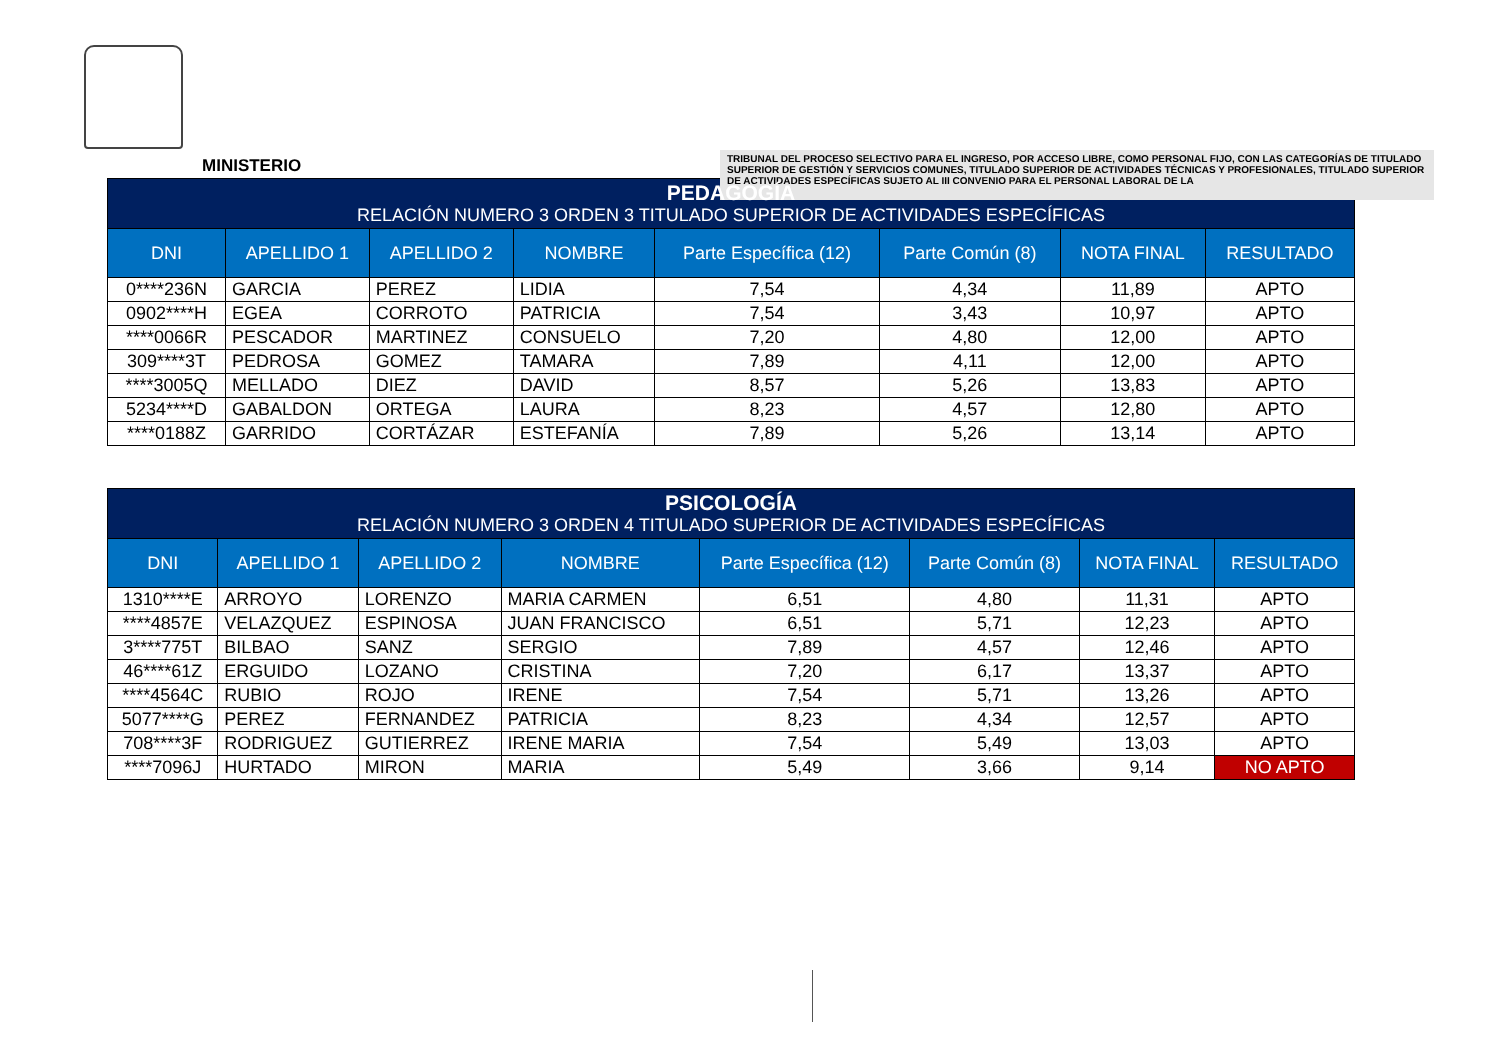MINISTERIO
TRIBUNAL DEL PROCESO SELECTIVO PARA EL INGRESO, POR ACCESO LIBRE, COMO PERSONAL FIJO, CON LAS CATEGORÍAS DE TITULADO SUPERIOR DE GESTIÓN Y SERVICIOS COMUNES, TITULADO SUPERIOR DE ACTIVIDADES TÉCNICAS Y PROFESIONALES, TITULADO SUPERIOR DE ACTIVIDADES ESPECÍFICAS SUJETO AL III CONVENIO PARA EL PERSONAL LABORAL DE LA
| PEDAGOGÍA RELACIÓN NUMERO 3 ORDEN 3 TITULADO SUPERIOR DE ACTIVIDADES ESPECÍFICAS | | | | | | | |
| --- | --- | --- | --- | --- | --- | --- | --- |
| DNI | APELLIDO 1 | APELLIDO 2 | NOMBRE | Parte Específica (12) | Parte Común (8) | NOTA FINAL | RESULTADO |
| 0****236N | GARCIA | PEREZ | LIDIA | 7,54 | 4,34 | 11,89 | APTO |
| 0902****H | EGEA | CORROTO | PATRICIA | 7,54 | 3,43 | 10,97 | APTO |
| ****0066R | PESCADOR | MARTINEZ | CONSUELO | 7,20 | 4,80 | 12,00 | APTO |
| 309****3T | PEDROSA | GOMEZ | TAMARA | 7,89 | 4,11 | 12,00 | APTO |
| ****3005Q | MELLADO | DIEZ | DAVID | 8,57 | 5,26 | 13,83 | APTO |
| 5234****D | GABALDON | ORTEGA | LAURA | 8,23 | 4,57 | 12,80 | APTO |
| ****0188Z | GARRIDO | CORTÁZAR | ESTEFANÍA | 7,89 | 5,26 | 13,14 | APTO |
| PSICOLOGÍA RELACIÓN NUMERO 3 ORDEN 4 TITULADO SUPERIOR DE ACTIVIDADES ESPECÍFICAS | | | | | | | |
| --- | --- | --- | --- | --- | --- | --- | --- |
| DNI | APELLIDO 1 | APELLIDO 2 | NOMBRE | Parte Específica (12) | Parte Común (8) | NOTA FINAL | RESULTADO |
| 1310****E | ARROYO | LORENZO | MARIA CARMEN | 6,51 | 4,80 | 11,31 | APTO |
| ****4857E | VELAZQUEZ | ESPINOSA | JUAN FRANCISCO | 6,51 | 5,71 | 12,23 | APTO |
| 3****775T | BILBAO | SANZ | SERGIO | 7,89 | 4,57 | 12,46 | APTO |
| 46****61Z | ERGUIDO | LOZANO | CRISTINA | 7,20 | 6,17 | 13,37 | APTO |
| ****4564C | RUBIO | ROJO | IRENE | 7,54 | 5,71 | 13,26 | APTO |
| 5077****G | PEREZ | FERNANDEZ | PATRICIA | 8,23 | 4,34 | 12,57 | APTO |
| 708****3F | RODRIGUEZ | GUTIERREZ | IRENE MARIA | 7,54 | 5,49 | 13,03 | APTO |
| ****7096J | HURTADO | MIRON | MARIA | 5,49 | 3,66 | 9,14 | NO APTO |